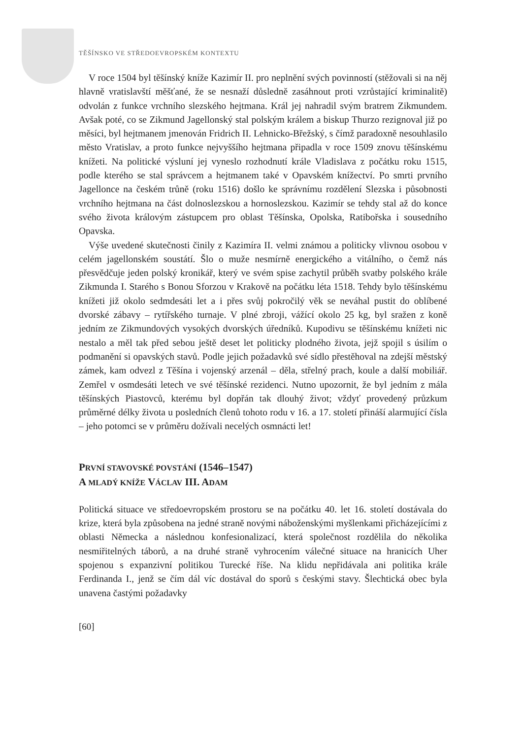TĚŠÍNSKO VE STŘEDOEVROPSKÉM KONTEXTU
V roce 1504 byl těšínský kníže Kazimír II. pro neplnění svých povinností (stěžovali si na něj hlavně vratislavští měšťané, že se nesnaží důsledně zasáhnout proti vzrůstající kriminalitě) odvolán z funkce vrchního slezského hejtmana. Král jej nahradil svým bratrem Zikmundem. Avšak poté, co se Zikmund Jagellonský stal polským králem a biskup Thurzo rezignoval již po měsíci, byl hejtmanem jmenován Fridrich II. Lehnicko-Břežský, s čímž paradoxně nesouhlasilo město Vratislav, a proto funkce nejvyššího hejtmana připadla v roce 1509 znovu těšínskému knížeti. Na politické výsluní jej vyneslo rozhodnutí krále Vladislava z počátku roku 1515, podle kterého se stal správcem a hejtmanem také v Opavském knížectví. Po smrti prvního Jagellonce na českém trůně (roku 1516) došlo ke správnímu rozdělení Slezska i působnosti vrchního hejtmana na část dolnoslezskou a hornoslezskou. Kazimír se tehdy stal až do konce svého života královým zástupcem pro oblast Těšínska, Opolska, Ratibořska i sousedního Opavska.
Výše uvedené skutečnosti činily z Kazimíra II. velmi známou a politicky vlivnou osobou v celém jagellonském soustátí. Šlo o muže nesmírně energického a vitálního, o čemž nás přesvědčuje jeden polský kronikář, který ve svém spise zachytil průběh svatby polského krále Zikmunda I. Starého s Bonou Sforzou v Krakově na počátku léta 1518. Tehdy bylo těšínskému knížeti již okolo sedmdesáti let a i přes svůj pokročilý věk se neváhal pustit do oblíbené dvorské zábavy – rytířského turnaje. V plné zbroji, vážící okolo 25 kg, byl sražen z koně jedním ze Zikmundových vysokých dvorských úředníků. Kupodivu se těšínskému knížeti nic nestalo a měl tak před sebou ještě deset let politicky plodného života, jejž spojil s úsilím o podmanění si opavských stavů. Podle jejich požadavků své sídlo přestěhoval na zdejší městský zámek, kam odvezl z Těšína i vojenský arzenál – děla, střelný prach, koule a další mobiliář. Zemřel v osmdesáti letech ve své těšínské rezidenci. Nutno upozornit, že byl jedním z mála těšínských Piastovců, kterému byl dopřán tak dlouhý život; vždyť provedený průzkum průměrné délky života u posledních členů tohoto rodu v 16. a 17. století přináší alarmující čísla – jeho potomci se v průměru dožívali necelých osmnácti let!
PRVNÍ STAVOVSKÉ POVSTÁNÍ (1546–1547)
A MLADÝ KNÍŽE VÁCLAV III. ADAM
Politická situace ve středoevropském prostoru se na počátku 40. let 16. století dostávala do krize, která byla způsobena na jedné straně novými náboženskými myšlenkami přicházejícími z oblasti Německa a následnou konfesionalizací, která společnost rozdělila do několika nesmiřitelných táborů, a na druhé straně vyhrocením válečné situace na hranicích Uher spojenou s expanzivní politikou Turecké říše. Na klidu nepřidávala ani politika krále Ferdinanda I., jenž se čím dál víc dostával do sporů s českými stavy. Šlechtická obec byla unavena častými požadavky
[60]